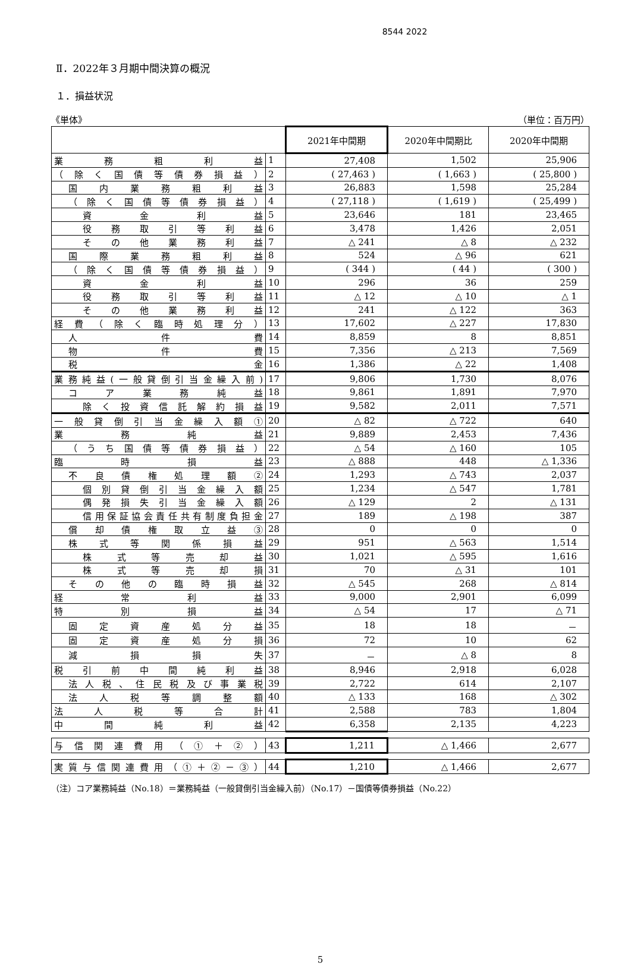8544 2022
Ⅱ．2022年３月期中間決算の概況
１．損益状況
《単体》 （単位：百万円）
| | | 2021年中間期 | 2020年中間期比 | 2020年中間期 |
| --- | --- | --- | --- | --- |
| 業務粗利益 | 1 | 27,408 | 1,502 | 25,906 |
| （除く国債等債券損益） | 2 | ( 27,463 ) | ( 1,663 ) | ( 25,800 ) |
| 国内業務粗利益 | 3 | 26,883 | 1,598 | 25,284 |
| （除く国債等債券損益） | 4 | ( 27,118 ) | ( 1,619 ) | ( 25,499 ) |
| 資金利益 | 5 | 23,646 | 181 | 23,465 |
| 役務取引等利益 | 6 | 3,478 | 1,426 | 2,051 |
| その他業務利益 | 7 | △ 241 | △ 8 | △ 232 |
| 国際業務粗利益 | 8 | 524 | △ 96 | 621 |
| （除く国債等債券損益） | 9 | ( 344 ) | ( 44 ) | ( 300 ) |
| 資金利益 | 10 | 296 | 36 | 259 |
| 役務取引等利益 | 11 | △ 12 | △ 10 | △ 1 |
| その他業務利益 | 12 | 241 | △ 122 | 363 |
| 経費（除く臨時処理分） | 13 | 17,602 | △ 227 | 17,830 |
| 人件費 | 14 | 8,859 | 8 | 8,851 |
| 物件費 | 15 | 7,356 | △ 213 | 7,569 |
| 税金 | 16 | 1,386 | △ 22 | 1,408 |
| 業務純益(一般貸倒引当金繰入前) | 17 | 9,806 | 1,730 | 8,076 |
| コア業務純益 | 18 | 9,861 | 1,891 | 7,970 |
| 除く投資信託解約損益 | 19 | 9,582 | 2,011 | 7,571 |
| 一般貸倒引当金繰入額① | 20 | △ 82 | △ 722 | 640 |
| 業務純益 | 21 | 9,889 | 2,453 | 7,436 |
| （うち国債等債券損益） | 22 | △ 54 | △ 160 | 105 |
| 臨時損益 | 23 | △ 888 | 448 | △ 1,336 |
| 不良債権処理額② | 24 | 1,293 | △ 743 | 2,037 |
| 個別貸倒引当金繰入額 | 25 | 1,234 | △ 547 | 1,781 |
| 偶発損失引当金繰入額 | 26 | △ 129 | 2 | △ 131 |
| 信用保証協会責任共有制度負担金 | 27 | 189 | △ 198 | 387 |
| 償却債権取立益③ | 28 | 0 | 0 | 0 |
| 株式等関係損益 | 29 | 951 | △ 563 | 1,514 |
| 株式等売却益 | 30 | 1,021 | △ 595 | 1,616 |
| 株式等売却損 | 31 | 70 | △ 31 | 101 |
| その他の臨時損益 | 32 | △ 545 | 268 | △ 814 |
| 経常利益 | 33 | 9,000 | 2,901 | 6,099 |
| 特別損益 | 34 | △ 54 | 17 | △ 71 |
| 固定資産処分益 | 35 | 18 | 18 | － |
| 固定資産処分損 | 36 | 72 | 10 | 62 |
| 減損損失 | 37 | － | △ 8 | 8 |
| 税引前中間純利益 | 38 | 8,946 | 2,918 | 6,028 |
| 法人税、住民税及び事業税 | 39 | 2,722 | 614 | 2,107 |
| 法人税等調整額 | 40 | △ 133 | 168 | △ 302 |
| 法人税等合計 | 41 | 2,588 | 783 | 1,804 |
| 中間純利益 | 42 | 6,358 | 2,135 | 4,223 |
| 与信関連費用（①＋②） | 43 | 1,211 | △ 1,466 | 2,677 |
| 実質与信関連費用（①＋②－③） | 44 | 1,210 | △ 1,466 | 2,677 |
（注）コア業務純益（No.18）＝業務純益（一般貸倒引当金繰入前）（No.17）－国債等債券損益（No.22）
5